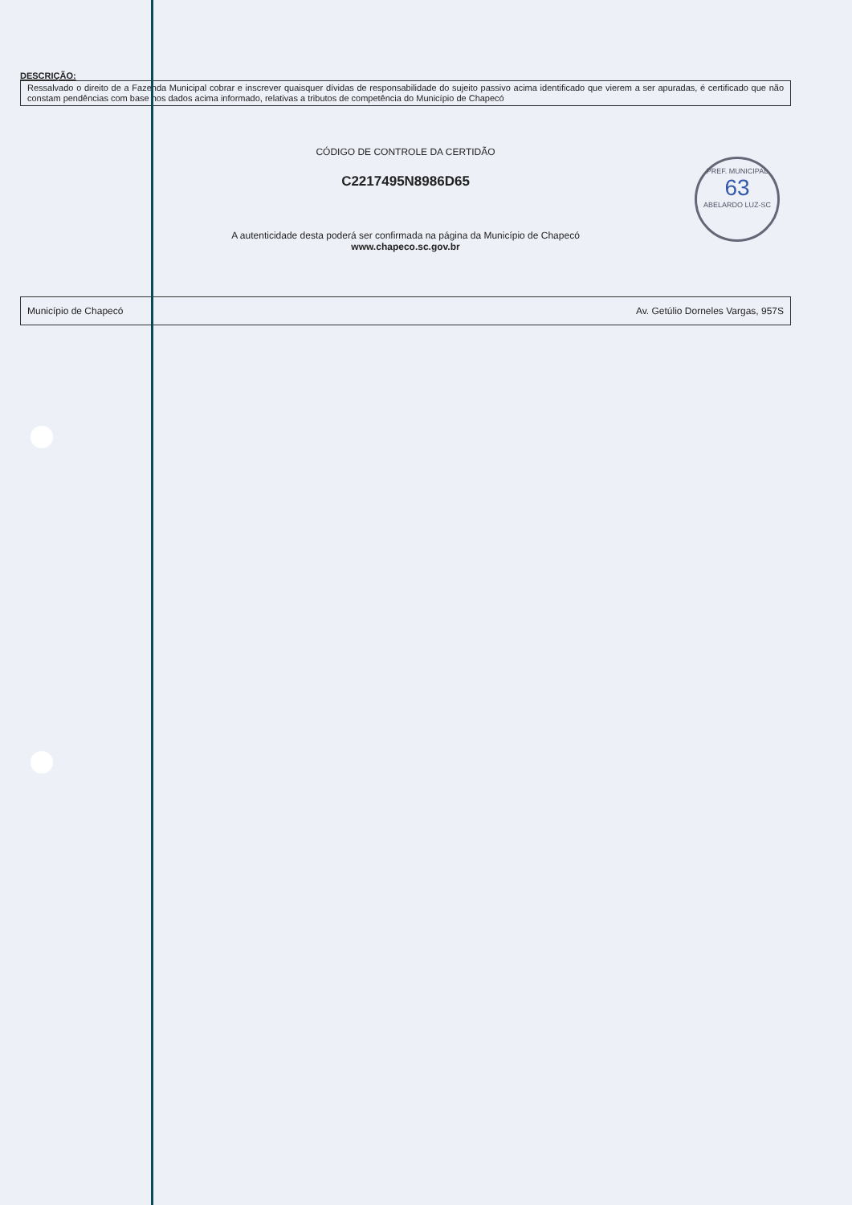PREF. MUNICIPAL
63
ABELARDO LUZ-SC
DESCRIÇÃO:
Ressalvado o direito de a Fazenda Municipal cobrar e inscrever quaisquer dívidas de responsabilidade do sujeito passivo acima identificado que vierem a ser apuradas, é certificado que não constam pendências com base nos dados acima informado, relativas a tributos de competência do Município de Chapecó
CÓDIGO DE CONTROLE DA CERTIDÃO
C2217495N8986D65
A autenticidade desta poderá ser confirmada na página da Município de Chapecó
www.chapeco.sc.gov.br
Município de Chapecó Av. Getúlio Dorneles Vargas, 957S